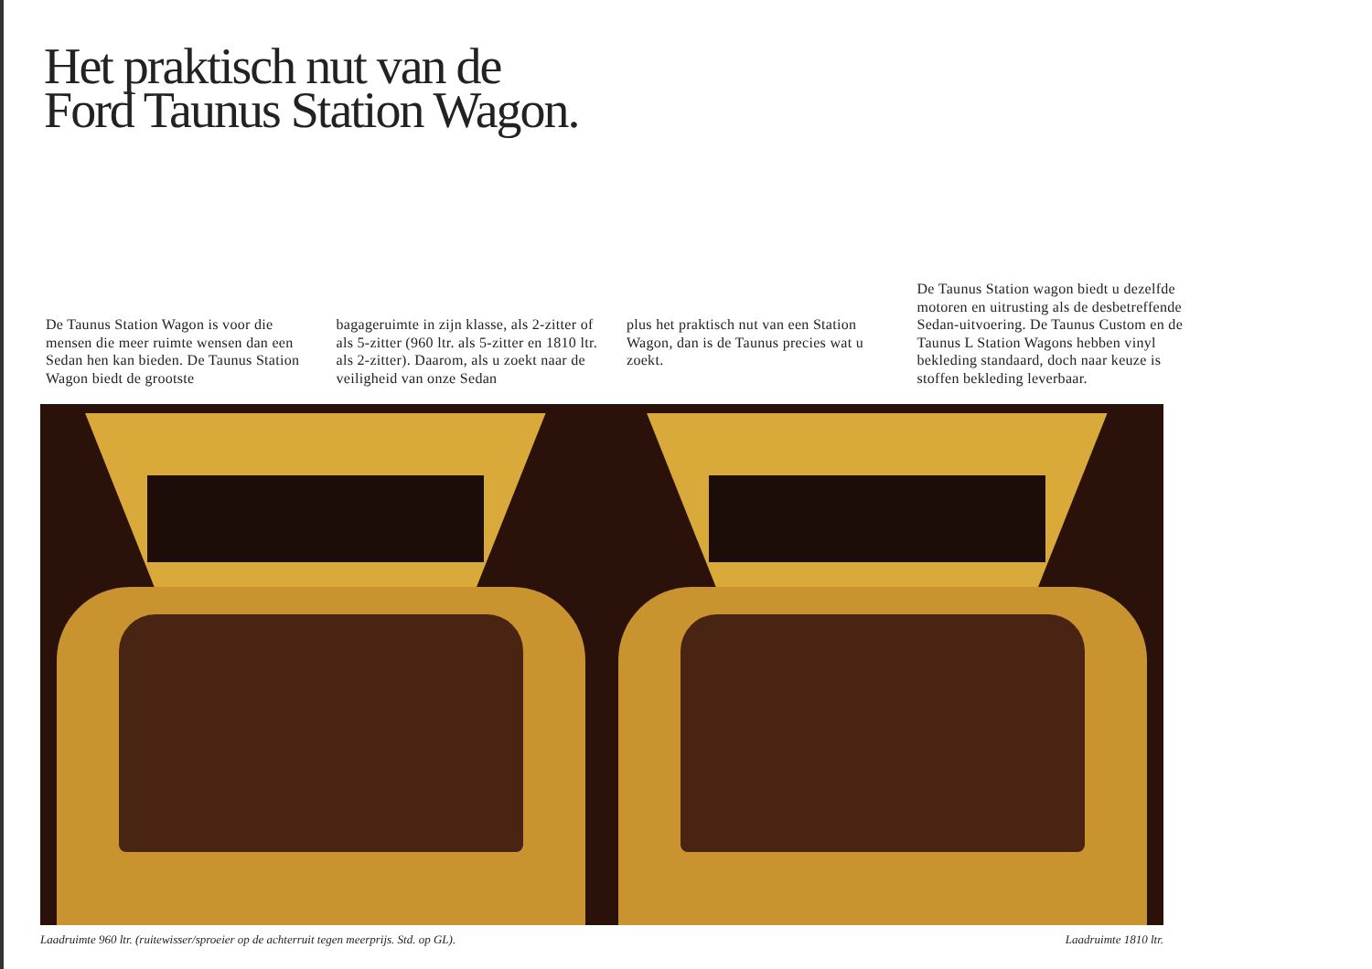Het praktisch nut van de Ford Taunus Station Wagon.
De Taunus Station Wagon is voor die mensen die meer ruimte wensen dan een Sedan hen kan bieden. De Taunus Station Wagon biedt de grootste
bagageruimte in zijn klasse, als 2-zitter of als 5-zitter (960 ltr. als 5-zitter en 1810 ltr. als 2-zitter). Daarom, als u zoekt naar de veiligheid van onze Sedan
plus het praktisch nut van een Station Wagon, dan is de Taunus precies wat u zoekt.
De Taunus Station wagon biedt u dezelfde motoren en uitrusting als de desbetreffende Sedan-uitvoering. De Taunus Custom en de Taunus L Station Wagons hebben vinyl bekleding standaard, doch naar keuze is stoffen bekleding leverbaar.
Laadruimte 960 ltr. (ruitewisser/sproeier op de achterruit tegen meerprijs. Std. op GL). Laadruimte 1810 ltr.